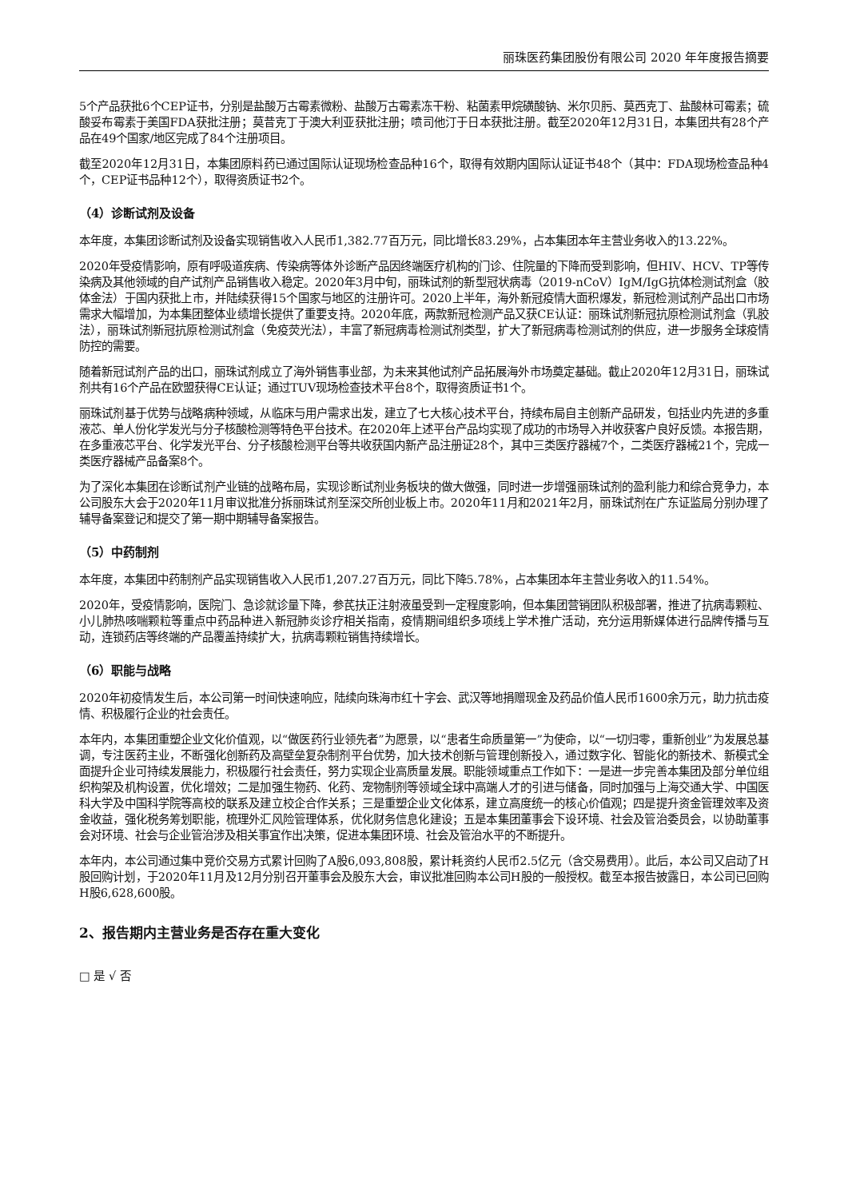丽珠医药集团股份有限公司 2020 年年度报告摘要
5个产品获批6个CEP证书，分别是盐酸万古霉素微粉、盐酸万古霉素冻干粉、粘菌素甲烷磺酸钠、米尔贝肟、莫西克丁、盐酸林可霉素；硫酸妥布霉素于美国FDA获批注册；莫昔克丁于澳大利亚获批注册；喷司他汀于日本获批注册。截至2020年12月31日，本集团共有28个产品在49个国家/地区完成了84个注册项目。
截至2020年12月31日，本集团原料药已通过国际认证现场检查品种16个，取得有效期内国际认证证书48个（其中：FDA现场检查品种4个，CEP证书品种12个），取得资质证书2个。
（4）诊断试剂及设备
本年度，本集团诊断试剂及设备实现销售收入人民币1,382.77百万元，同比增长83.29%，占本集团本年主营业务收入的13.22%。
2020年受疫情影响，原有呼吸道疾病、传染病等体外诊断产品因终端医疗机构的门诊、住院量的下降而受到影响，但HIV、HCV、TP等传染病及其他领域的自产试剂产品销售收入稳定。2020年3月中旬，丽珠试剂的新型冠状病毒（2019-nCoV）IgM/IgG抗体检测试剂盒（胶体金法）于国内获批上市，并陆续获得15个国家与地区的注册许可。2020上半年，海外新冠疫情大面积爆发，新冠检测试剂产品出口市场需求大幅增加，为本集团整体业绩增长提供了重要支持。2020年底，两款新冠检测产品又获CE认证：丽珠试剂新冠抗原检测试剂盒（乳胶法），丽珠试剂新冠抗原检测试剂盒（免疫荧光法），丰富了新冠病毒检测试剂类型，扩大了新冠病毒检测试剂的供应，进一步服务全球疫情防控的需要。
随着新冠试剂产品的出口，丽珠试剂成立了海外销售事业部，为未来其他试剂产品拓展海外市场奠定基础。截止2020年12月31日，丽珠试剂共有16个产品在欧盟获得CE认证；通过TUV现场检查技术平台8个，取得资质证书1个。
丽珠试剂基于优势与战略病种领域，从临床与用户需求出发，建立了七大核心技术平台，持续布局自主创新产品研发，包括业内先进的多重液芯、单人份化学发光与分子核酸检测等特色平台技术。在2020年上述平台产品均实现了成功的市场导入并收获客户良好反馈。本报告期，在多重液芯平台、化学发光平台、分子核酸检测平台等共收获国内新产品注册证28个，其中三类医疗器械7个，二类医疗器械21个，完成一类医疗器械产品备案8个。
为了深化本集团在诊断试剂产业链的战略布局，实现诊断试剂业务板块的做大做强，同时进一步增强丽珠试剂的盈利能力和综合竞争力，本公司股东大会于2020年11月审议批准分拆丽珠试剂至深交所创业板上市。2020年11月和2021年2月，丽珠试剂在广东证监局分别办理了辅导备案登记和提交了第一期中期辅导备案报告。
（5）中药制剂
本年度，本集团中药制剂产品实现销售收入人民币1,207.27百万元，同比下降5.78%，占本集团本年主营业务收入的11.54%。
2020年，受疫情影响，医院门、急诊就诊量下降，参芪扶正注射液虽受到一定程度影响，但本集团营销团队积极部署，推进了抗病毒颗粒、小儿肺热咳喘颗粒等重点中药品种进入新冠肺炎诊疗相关指南，疫情期间组织多项线上学术推广活动，充分运用新媒体进行品牌传播与互动，连锁药店等终端的产品覆盖持续扩大，抗病毒颗粒销售持续增长。
（6）职能与战略
2020年初疫情发生后，本公司第一时间快速响应，陆续向珠海市红十字会、武汉等地捐赠现金及药品价值人民币1600余万元，助力抗击疫情、积极履行企业的社会责任。
本年内，本集团重塑企业文化价值观，以“做医药行业领先者”为愿景，以“患者生命质量第一”为使命，以“一切归零，重新创业”为发展总基调，专注医药主业，不断强化创新药及高壁垒复杂制剂平台优势，加大技术创新与管理创新投入，通过数字化、智能化的新技术、新模式全面提升企业可持续发展能力，积极履行社会责任，努力实现企业高质量发展。职能领域重点工作如下：一是进一步完善本集团及部分单位组织构架及机构设置，优化增效；二是加强生物药、化药、宠物制剂等领域全球中高端人才的引进与储备，同时加强与上海交通大学、中国医科大学及中国科学院等高校的联系及建立校企合作关系；三是重塑企业文化体系，建立高度统一的核心价值观；四是提升资金管理效率及资金收益，强化税务筹划职能，梳理外汇风险管理体系，优化财务信息化建设；五是本集团董事会下设环境、社会及管治委员会，以协助董事会对环境、社会与企业管治涉及相关事宜作出决策，促进本集团环境、社会及管治水平的不断提升。
本年内，本公司通过集中竞价交易方式累计回购了A股6,093,808股，累计耗资约人民币2.5亿元（含交易费用）。此后，本公司又启动了H股回购计划，于2020年11月及12月分别召开董事会及股东大会，审议批准回购本公司H股的一般授权。截至本报告披露日，本公司已回购H股6,628,600股。
2、报告期内主营业务是否存在重大变化
□ 是 √ 否